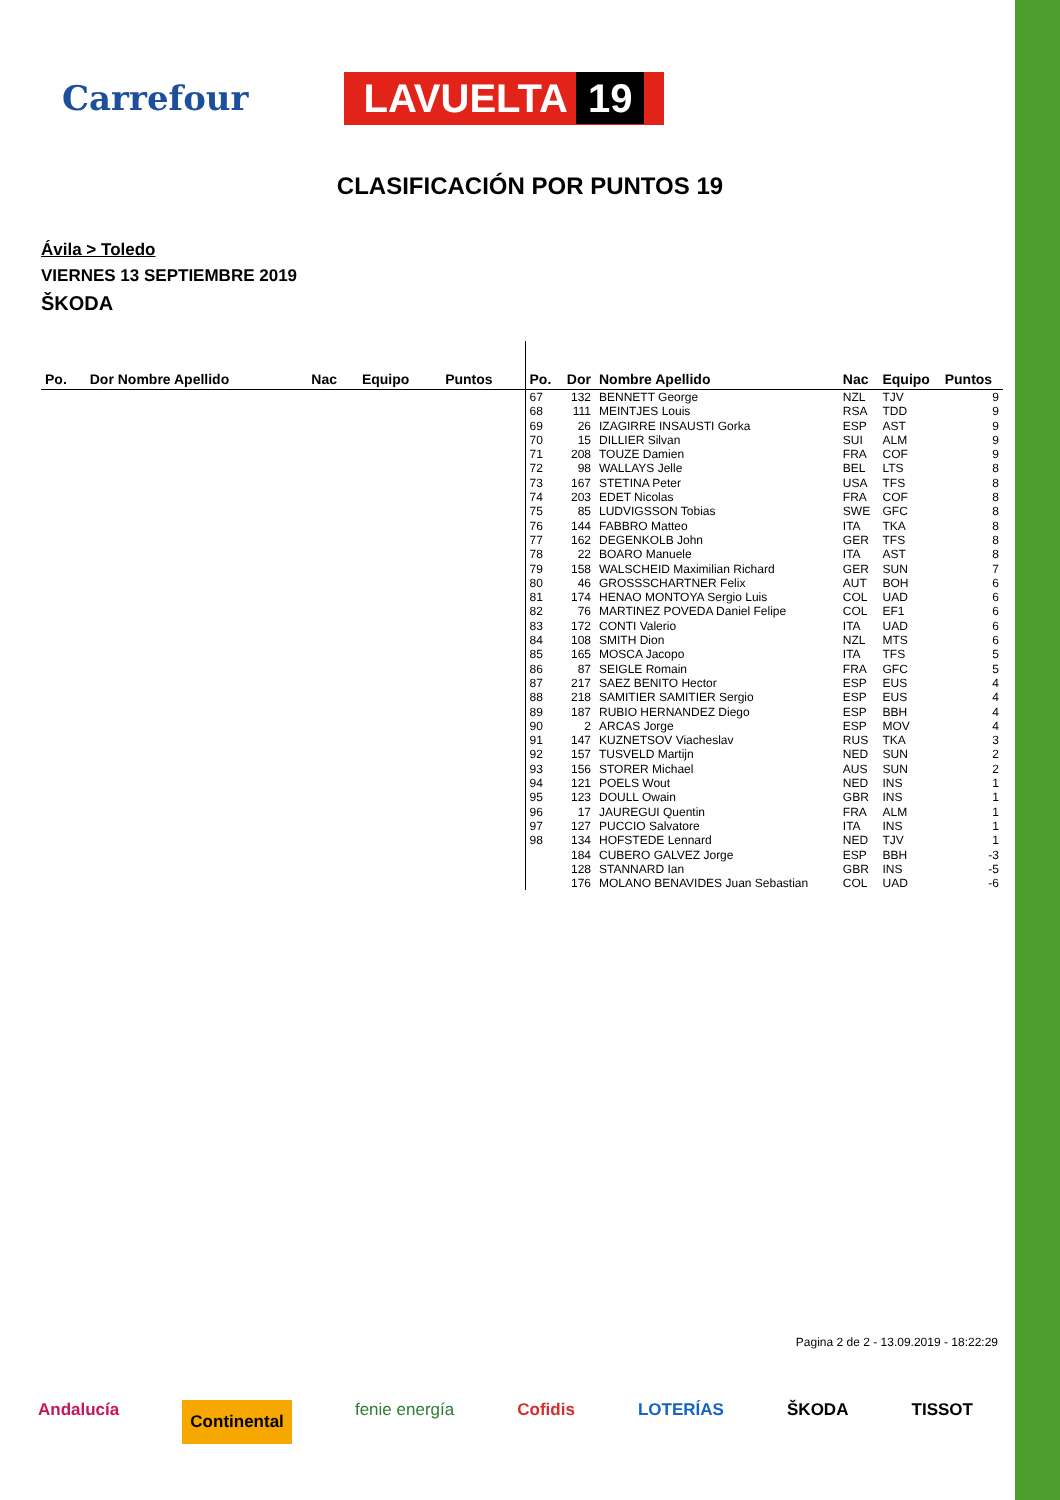Carrefour LAVUELTA 19
CLASIFICACIÓN POR PUNTOS 19
Ávila > Toledo
VIERNES 13 SEPTIEMBRE 2019
ŠKODA
| Po. | Dor Nombre Apellido | Nac | Equipo | Puntos |
| --- | --- | --- | --- | --- |
| Po. | Dor | Nombre Apellido | Nac | Equipo | Puntos |
| --- | --- | --- | --- | --- | --- |
| 67 | 132 | BENNETT George | NZL | TJV | 9 |
| 68 | 111 | MEINTJES Louis | RSA | TDD | 9 |
| 69 | 26 | IZAGIRRE INSAUSTI Gorka | ESP | AST | 9 |
| 70 | 15 | DILLIER Silvan | SUI | ALM | 9 |
| 71 | 208 | TOUZE Damien | FRA | COF | 9 |
| 72 | 98 | WALLAYS Jelle | BEL | LTS | 8 |
| 73 | 167 | STETINA Peter | USA | TFS | 8 |
| 74 | 203 | EDET Nicolas | FRA | COF | 8 |
| 75 | 85 | LUDVIGSSON Tobias | SWE | GFC | 8 |
| 76 | 144 | FABBRO Matteo | ITA | TKA | 8 |
| 77 | 162 | DEGENKOLB John | GER | TFS | 8 |
| 78 | 22 | BOARO Manuele | ITA | AST | 8 |
| 79 | 158 | WALSCHEID Maximilian Richard | GER | SUN | 7 |
| 80 | 46 | GROSSSCHARTNER Felix | AUT | BOH | 6 |
| 81 | 174 | HENAO MONTOYA Sergio Luis | COL | UAD | 6 |
| 82 | 76 | MARTINEZ POVEDA Daniel Felipe | COL | EF1 | 6 |
| 83 | 172 | CONTI Valerio | ITA | UAD | 6 |
| 84 | 108 | SMITH Dion | NZL | MTS | 6 |
| 85 | 165 | MOSCA Jacopo | ITA | TFS | 5 |
| 86 | 87 | SEIGLE Romain | FRA | GFC | 5 |
| 87 | 217 | SAEZ BENITO Hector | ESP | EUS | 4 |
| 88 | 218 | SAMITIER SAMITIER Sergio | ESP | EUS | 4 |
| 89 | 187 | RUBIO HERNANDEZ Diego | ESP | BBH | 4 |
| 90 | 2 | ARCAS Jorge | ESP | MOV | 4 |
| 91 | 147 | KUZNETSOV Viacheslav | RUS | TKA | 3 |
| 92 | 157 | TUSVELD Martijn | NED | SUN | 2 |
| 93 | 156 | STORER Michael | AUS | SUN | 2 |
| 94 | 121 | POELS Wout | NED | INS | 1 |
| 95 | 123 | DOULL Owain | GBR | INS | 1 |
| 96 | 17 | JAUREGUI Quentin | FRA | ALM | 1 |
| 97 | 127 | PUCCIO Salvatore | ITA | INS | 1 |
| 98 | 134 | HOFSTEDE Lennard | NED | TJV | 1 |
| | 184 | CUBERO GALVEZ Jorge | ESP | BBH | -3 |
| | 128 | STANNARD Ian | GBR | INS | -5 |
| | 176 | MOLANO BENAVIDES Juan Sebastian | COL | UAD | -6 |
Pagina 2 de 2 - 13.09.2019 - 18:22:29
Andalucía Continental fenie energía Cofidis LOTERÍAS ŠKODA TISSOT